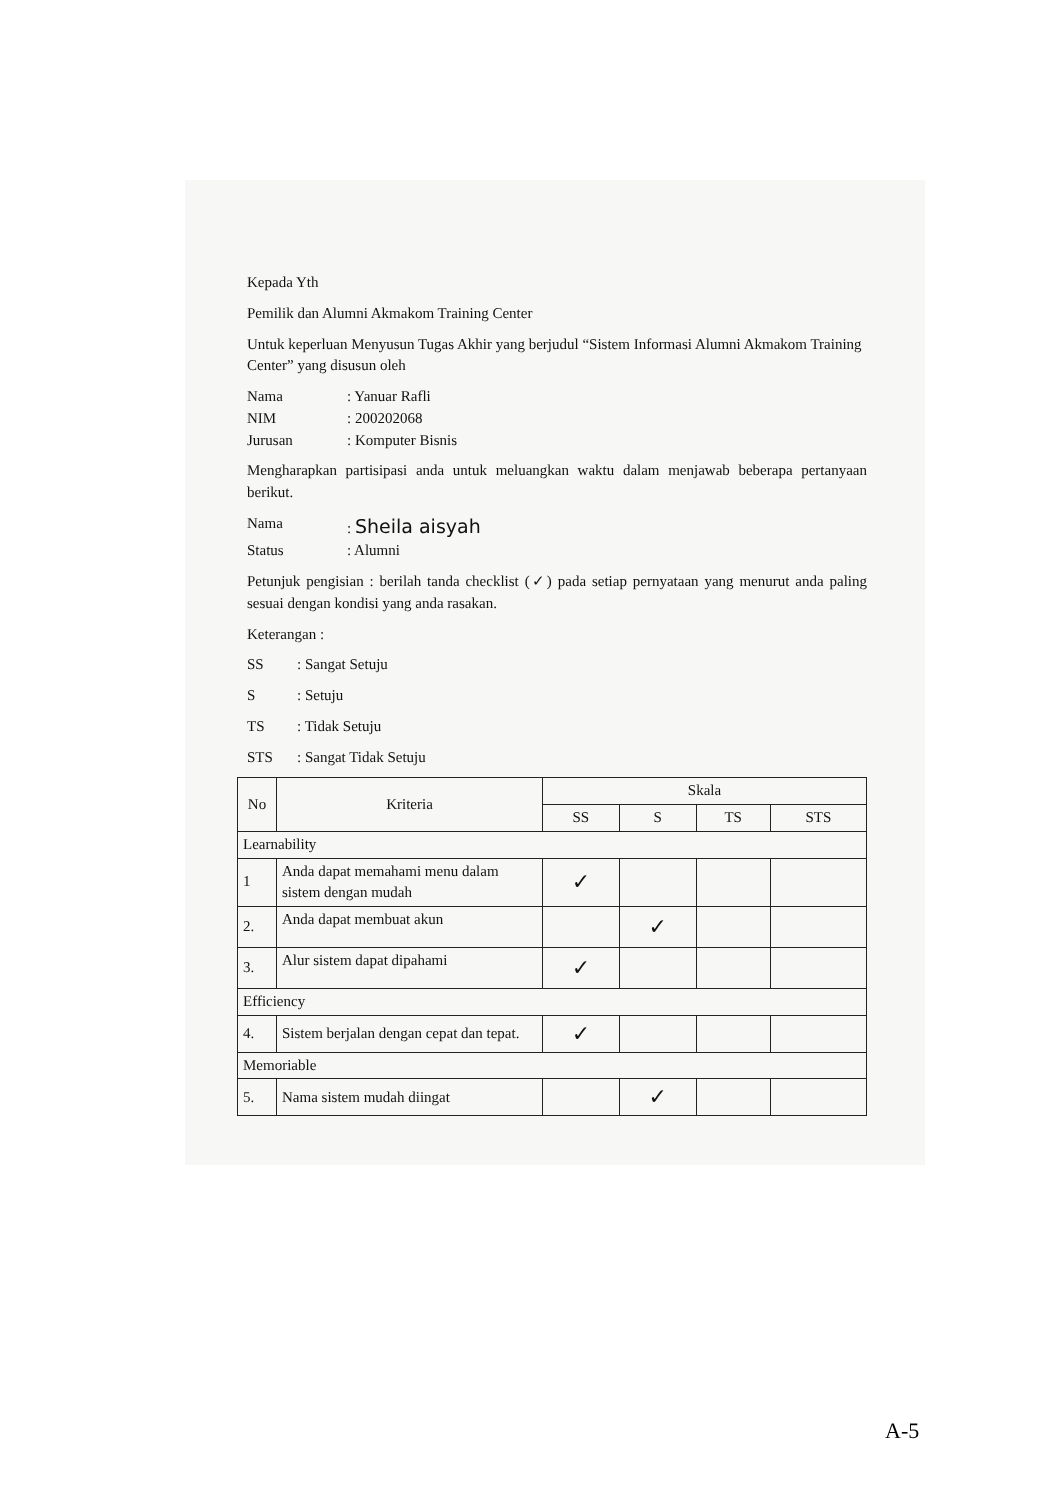Kepada Yth
Pemilik dan Alumni Akmakom Training Center
Untuk keperluan Menyusun Tugas Akhir yang berjudul “Sistem Informasi Alumni Akmakom Training Center” yang disusun oleh
Nama: Yanuar Rafli
NIM: 200202068
Jurusan: Komputer Bisnis
Mengharapkan partisipasi anda untuk meluangkan waktu dalam menjawab beberapa pertanyaan berikut.
Nama: Sheila aisyah
Status: Alumni
Petunjuk pengisian : berilah tanda checklist (✓) pada setiap pernyataan yang menurut anda paling sesuai dengan kondisi yang anda rasakan.
Keterangan :
SS: Sangat Setuju
S: Setuju
TS: Tidak Setuju
STS: Sangat Tidak Setuju
| No | Kriteria | Skala | | | |
| --- | --- | --- | --- | --- | --- |
| | | SS | S | TS | STS |
| Learnability | | | | | |
| 1 | Anda dapat memahami menu dalam sistem dengan mudah | ✓ | | | |
| 2. | Anda dapat membuat akun | | ✓ | | |
| 3. | Alur sistem dapat dipahami | ✓ | | | |
| Efficiency | | | | | |
| 4. | Sistem berjalan dengan cepat dan tepat. | ✓ | | | |
| Memoriable | | | | | |
| 5. | Nama sistem mudah diingat | | ✓ | | |
A-5